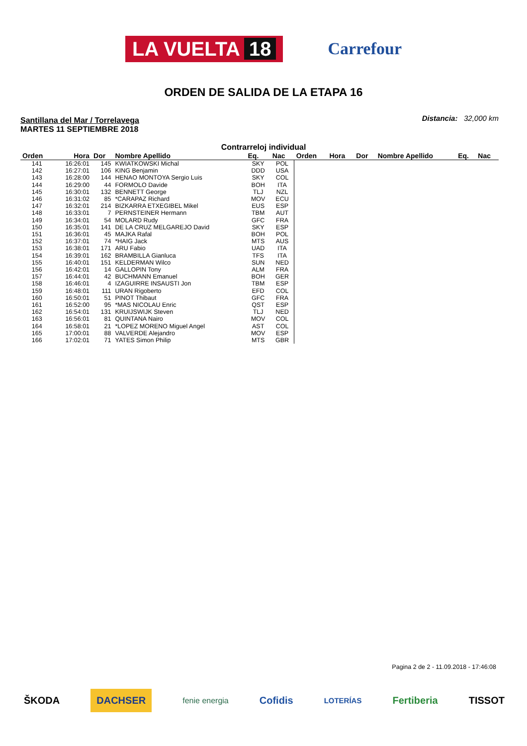LA VUELTA 18
Carrefour
ORDEN DE SALIDA DE LA ETAPA 16
Santillana del Mar / Torrelavega
MARTES 11 SEPTIEMBRE 2018
Distancia: 32,000 km
Contrarreloj individual
| Orden | Hora | Dor | Nombre Apellido | Eq. | Nac | Orden | Hora | Dor | Nombre Apellido | Eq. | Nac |
| --- | --- | --- | --- | --- | --- | --- | --- | --- | --- | --- | --- |
| 141 | 16:26:01 | 145 | KWIATKOWSKI Michal | SKY | POL | | | | | | |
| 142 | 16:27:01 | 106 | KING Benjamin | DDD | USA | | | | | | |
| 143 | 16:28:00 | 144 | HENAO MONTOYA Sergio Luis | SKY | COL | | | | | | |
| 144 | 16:29:00 | 44 | FORMOLO Davide | BOH | ITA | | | | | | |
| 145 | 16:30:01 | 132 | BENNETT George | TLJ | NZL | | | | | | |
| 146 | 16:31:02 | 85 | *CARAPAZ Richard | MOV | ECU | | | | | | |
| 147 | 16:32:01 | 214 | BIZKARRA ETXEGIBEL Mikel | EUS | ESP | | | | | | |
| 148 | 16:33:01 | 7 | PERNSTEINER Hermann | TBM | AUT | | | | | | |
| 149 | 16:34:01 | 54 | MOLARD Rudy | GFC | FRA | | | | | | |
| 150 | 16:35:01 | 141 | DE LA CRUZ MELGAREJO David | SKY | ESP | | | | | | |
| 151 | 16:36:01 | 45 | MAJKA Rafal | BOH | POL | | | | | | |
| 152 | 16:37:01 | 74 | *HAIG Jack | MTS | AUS | | | | | | |
| 153 | 16:38:01 | 171 | ARU Fabio | UAD | ITA | | | | | | |
| 154 | 16:39:01 | 162 | BRAMBILLA Gianluca | TFS | ITA | | | | | | |
| 155 | 16:40:01 | 151 | KELDERMAN Wilco | SUN | NED | | | | | | |
| 156 | 16:42:01 | 14 | GALLOPIN Tony | ALM | FRA | | | | | | |
| 157 | 16:44:01 | 42 | BUCHMANN Emanuel | BOH | GER | | | | | | |
| 158 | 16:46:01 | 4 | IZAGUIRRE INSAUSTI Jon | TBM | ESP | | | | | | |
| 159 | 16:48:01 | 111 | URAN Rigoberto | EFD | COL | | | | | | |
| 160 | 16:50:01 | 51 | PINOT Thibaut | GFC | FRA | | | | | | |
| 161 | 16:52:00 | 95 | *MAS NICOLAU Enric | QST | ESP | | | | | | |
| 162 | 16:54:01 | 131 | KRUIJSWIJK Steven | TLJ | NED | | | | | | |
| 163 | 16:56:01 | 81 | QUINTANA Nairo | MOV | COL | | | | | | |
| 164 | 16:58:01 | 21 | *LOPEZ MORENO Miguel Angel | AST | COL | | | | | | |
| 165 | 17:00:01 | 88 | VALVERDE Alejandro | MOV | ESP | | | | | | |
| 166 | 17:02:01 | 71 | YATES Simon Philip | MTS | GBR | | | | | | |
Pagina 2 de 2 - 11.09.2018 - 17:46:08
ŠKODA DACHSER fenie energia Cofidis LOTERÍAS Fertiberia TISSOT